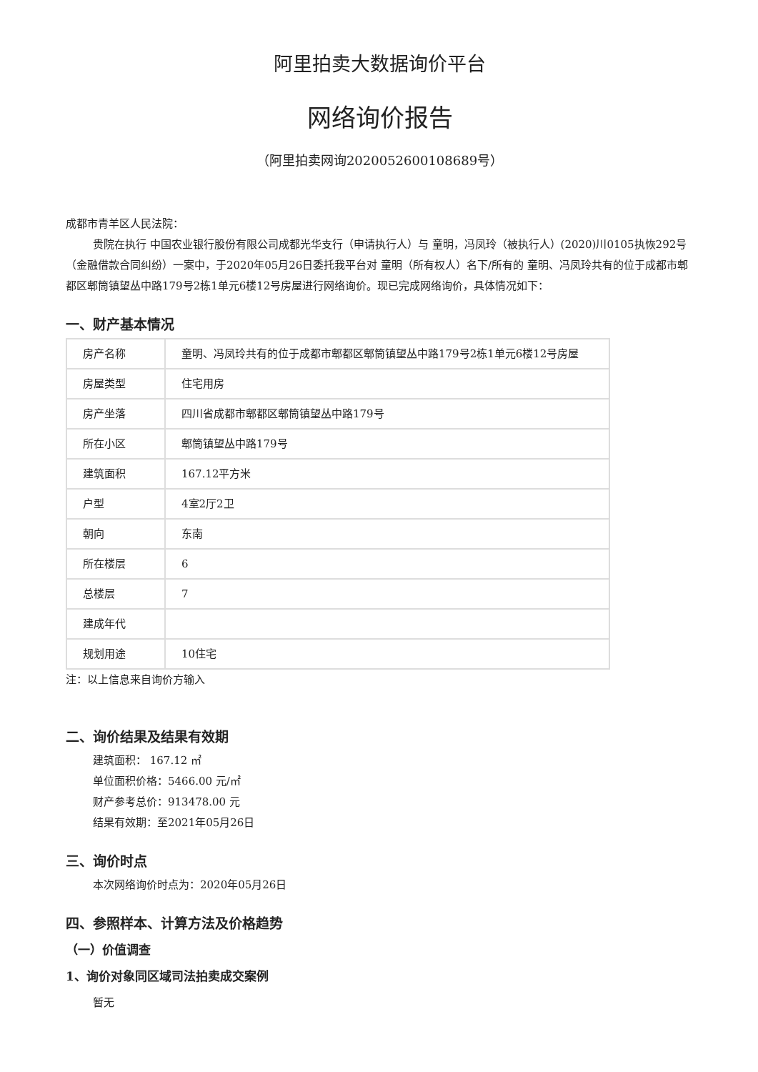阿里拍卖大数据询价平台
网络询价报告
（阿里拍卖网询2020052600108689号）
成都市青羊区人民法院：
贵院在执行 中国农业银行股份有限公司成都光华支行（申请执行人）与 童明，冯凤玲（被执行人）(2020)川0105执恢292号（金融借款合同纠纷）一案中，于2020年05月26日委托我平台对 童明（所有权人）名下/所有的 童明、冯凤玲共有的位于成都市郫都区郫筒镇望丛中路179号2栋1单元6楼12号房屋进行网络询价。现已完成网络询价，具体情况如下：
一、财产基本情况
| 房产名称 | 童明、冯凤玲共有的位于成都市郫都区郫筒镇望丛中路179号2栋1单元6楼12号房屋 |
| 房屋类型 | 住宅用房 |
| 房产坐落 | 四川省成都市郫都区郫筒镇望丛中路179号 |
| 所在小区 | 郫筒镇望丛中路179号 |
| 建筑面积 | 167.12平方米 |
| 户型 | 4室2厅2卫 |
| 朝向 | 东南 |
| 所在楼层 | 6 |
| 总楼层 | 7 |
| 建成年代 | |
| 规划用途 | 10住宅 |
注：以上信息来自询价方输入
二、询价结果及结果有效期
建筑面积： 167.12 ㎡
单位面积价格：5466.00 元/㎡
财产参考总价：913478.00 元
结果有效期：至2021年05月26日
三、询价时点
本次网络询价时点为：2020年05月26日
四、参照样本、计算方法及价格趋势
（一）价值调查
1、询价对象同区域司法拍卖成交案例
暂无